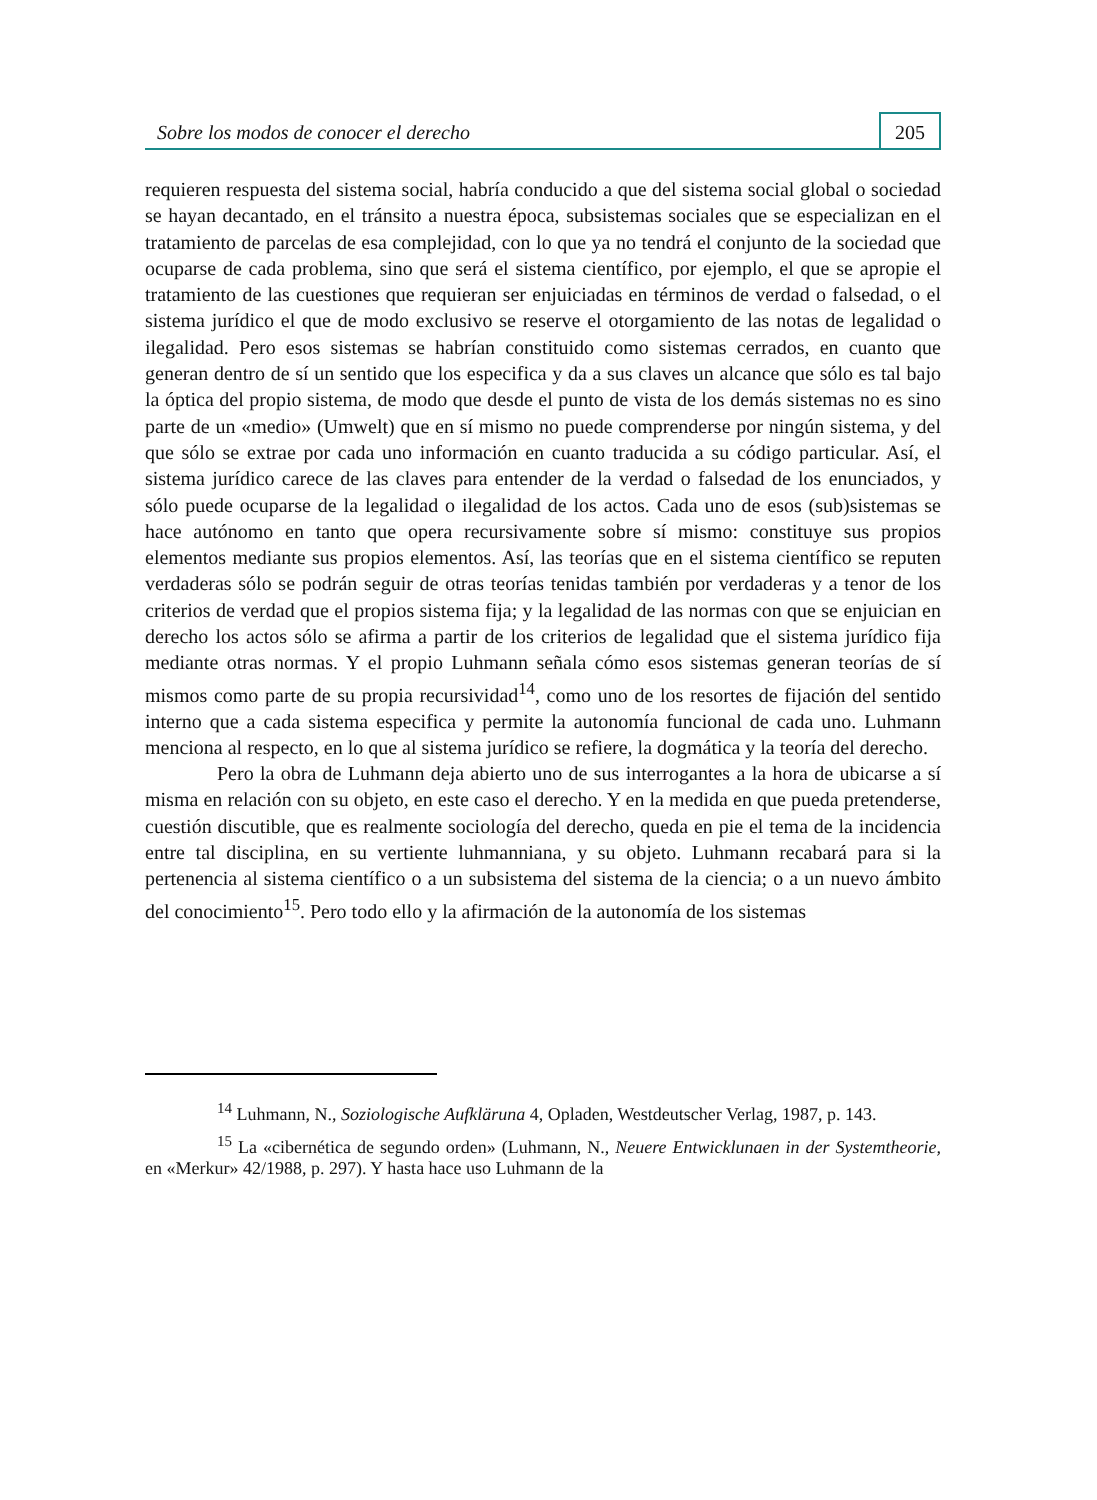Sobre los modos de conocer el derecho 205
requieren respuesta del sistema social, habría conducido a que del sistema social global o sociedad se hayan decantado, en el tránsito a nuestra época, subsistemas sociales que se especializan en el tratamiento de parcelas de esa complejidad, con lo que ya no tendrá el conjunto de la sociedad que ocuparse de cada problema, sino que será el sistema científico, por ejemplo, el que se apropie el tratamiento de las cuestiones que requieran ser enjuiciadas en términos de verdad o falsedad, o el sistema jurídico el que de modo exclusivo se reserve el otorgamiento de las notas de legalidad o ilegalidad. Pero esos sistemas se habrían constituido como sistemas cerrados, en cuanto que generan dentro de sí un sentido que los especifica y da a sus claves un alcance que sólo es tal bajo la óptica del propio sistema, de modo que desde el punto de vista de los demás sistemas no es sino parte de un «medio» (Umwelt) que en sí mismo no puede comprenderse por ningún sistema, y del que sólo se extrae por cada uno información en cuanto traducida a su código particular. Así, el sistema jurídico carece de las claves para entender de la verdad o falsedad de los enunciados, y sólo puede ocuparse de la legalidad o ilegalidad de los actos. Cada uno de esos (sub)sistemas se hace autónomo en tanto que opera recursivamente sobre sí mismo: constituye sus propios elementos mediante sus propios elementos. Así, las teorías que en el sistema científico se reputen verdaderas sólo se podrán seguir de otras teorías tenidas también por verdaderas y a tenor de los criterios de verdad que el propios sistema fija; y la legalidad de las normas con que se enjuician en derecho los actos sólo se afirma a partir de los criterios de legalidad que el sistema jurídico fija mediante otras normas. Y el propio Luhmann señala cómo esos sistemas generan teorías de sí mismos como parte de su propia recursividad<sup>14</sup>, como uno de los resortes de fijación del sentido interno que a cada sistema especifica y permite la autonomía funcional de cada uno. Luhmann menciona al respecto, en lo que al sistema jurídico se refiere, la dogmática y la teoría del derecho.
Pero la obra de Luhmann deja abierto uno de sus interrogantes a la hora de ubicarse a sí misma en relación con su objeto, en este caso el derecho. Y en la medida en que pueda pretenderse, cuestión discutible, que es realmente sociología del derecho, queda en pie el tema de la incidencia entre tal disciplina, en su vertiente luhmanniana, y su objeto. Luhmann recabará para si la pertenencia al sistema científico o a un subsistema del sistema de la ciencia; o a un nuevo ámbito del conocimiento<sup>15</sup>. Pero todo ello y la afirmación de la autonomía de los sistemas
<sup>14</sup> Luhmann, N., Soziologische Aufkläruna 4, Opladen, Westdeutscher Verlag, 1987, p. 143.
<sup>15</sup> La «cibernética de segundo orden» (Luhmann, N., Neuere Entwicklunaen in der Systemtheorie, en «Merkur» 42/1988, p. 297). Y hasta hace uso Luhmann de la